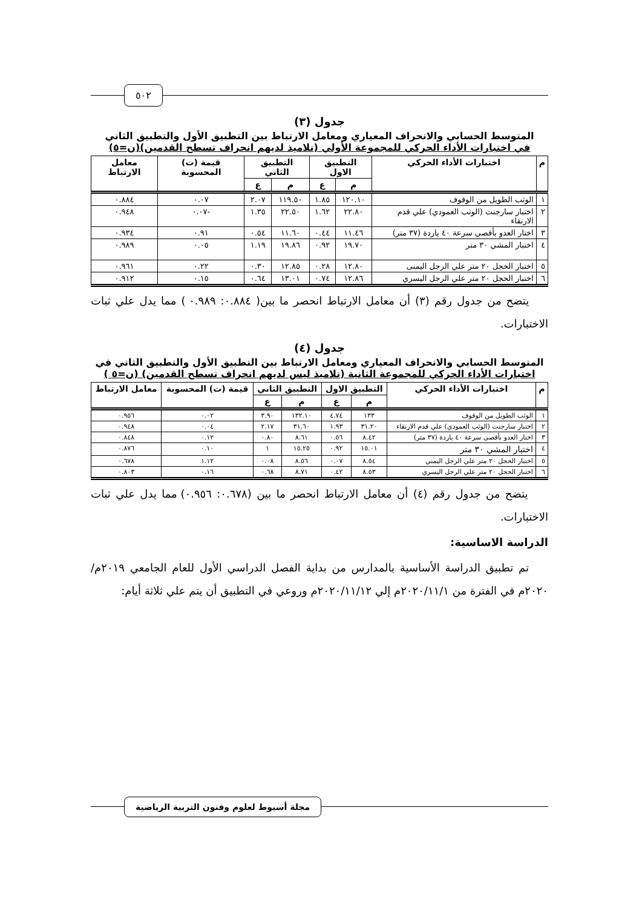٥٠٢
جدول (٣)
المتوسط الحسابي والانحراف المعياري ومعامل الارتباط بين التطبيق الأول والتطبيق الثاني
في اختبارات الأداء الحركي للمجموعة الأولي (تلاميذ لديهم انحراف تسطح القدمين)(ن=٥)
| م | اختبارات الأداء الحركي | التطبيق الاول | | التطبيق الثاني | | قيمة (ت) المحسوبة | معامل الارتباط |
| --- | --- | --- | --- | --- | --- | --- | --- |
| | | م | ع | م | ع | | |
| ١ | الوثب الطويل من الوقوف | ١٢٠.١٠ | ١.٨٥ | ١١٩.٥٠ | ٢.٠٧ | ٠.٠٧ | ٠.٨٨٤ |
| ٢ | اختبار سارجنت (الوثب العمودي) علي قدم الارتقاء | ٢٢.٨٠ | ١.٦٢ | ٢٢.٥٠ | ١.٣٥ | -٠.٠٧ | ٠.٩٤٨ |
| ٣ | اختار العدو بأقصى سرعة ٤٠ ياردة (٣٧ متر) | ١١.٤٦ | ٠.٤٤ | ١١.٦٠ | ٠.٥٤ | ٠.٩١ | ٠.٩٣٤ |
| ٤ | اختبار المشي ٣٠ متر | ١٩.٧٠ | ٠.٩٢ | ١٩.٨٦ | ١.١٩ | ٠.٠٥ | ٠.٩٨٩ |
| ٥ | اختبار الحجل ٢٠ متر علي الرجل اليمنى | ١٢.٨٠ | ٠.٢٨ | ١٢.٨٥ | ٠.٣٠ | ٠.٢٢ | ٠.٩٦١ |
| ٦ | اختبار الحجل ٢٠ متر علي الرجل اليسري | ١٢.٨٦ | ٠.٧٤ | ١٣.٠١ | ٠.٦٤ | ٠.١٥ | ٠.٩١٢ |
يتضح من جدول رقم (٣) أن معامل الارتباط انحصر ما بين( ٠.٨٨٤: ٠.٩٨٩ ) مما يدل علي ثبات الاختبارات.
جدول (٤)
المتوسط الحسابي والانحراف المعياري ومعامل الارتباط بين التطبيق الأول والتطبيق الثاني في
اختبارات الأداء الحركي للمجموعة الثانية (تلاميذ ليس لديهم انحراف تسطح القدمين) (ن=٥ )
| م | اختبارات الأداء الحركي | التطبيق الاول | | التطبيق الثاني | | قيمة (ت) المحسوبة | معامل الارتباط |
| --- | --- | --- | --- | --- | --- | --- | --- |
| | | م | ع | م | ع | | |
| ١ | الوثب الطويل من الوقوف | ١٣٣ | ٤.٧٤ | ١٣٢.١٠ | ٣.٩٠ | ٠.٠٢ | ٠.٩٥٦ |
| ٢ | اختبار سارجنت (الوثب العمودي) علي قدم الارتقاء | ٣١.٢٠ | ١.٩٣ | ٣١.٦٠ | ٢.١٧ | ٠.٠٤ | ٠.٩٤٨ |
| ٣ | اختار العدو بأقصى سرعة ٤٠ ياردة (٣٧ متر) | ٨.٤٢ | ٠.٥٦ | ٨.٦١ | ٠.٨٠ | ٠.١٢ | ٠.٨٤٨ |
| ٤ | اختبار المشي ٣٠ متر | ١٥.٠١ | ٠.٩٢ | ١٥.٢٥ | ١ | ٠.١٠ | ٠.٨٧٦ |
| ٥ | اختبار الحجل ٢٠ متر علي الرجل اليمني | ٨.٥٤ | ٠.٠٧ | ٨.٥٦ | ٠.٠٨ | ١.١٢ | ٠.٦٧٨ |
| ٦ | اختبار الحجل ٢٠ متر علي الرجل اليسري | ٨.٥٣ | ٠.٤٢ | ٨.٧١ | ٠.٦٨ | ٠.١٦ | ٠.٨٠٣ |
يتضح من جدول رقم (٤) أن معامل الارتباط انحصر ما بين (٠.٦٧٨: ٠.٩٥٦) مما يدل علي ثبات الاختبارات.
الدراسة الاساسية:
تم تطبيق الدراسة الأساسية بالمدارس من بداية الفصل الدراسي الأول للعام الجامعي ٢٠١٩م/٢٠٢٠م في الفترة من ٢٠٢٠/١١/١م إلي ٢٠٢٠/١١/١٢م وروعي في التطبيق أن يتم علي ثلاثة أيام:
مجلة أسيوط لعلوم وفنون التربية الرياضية